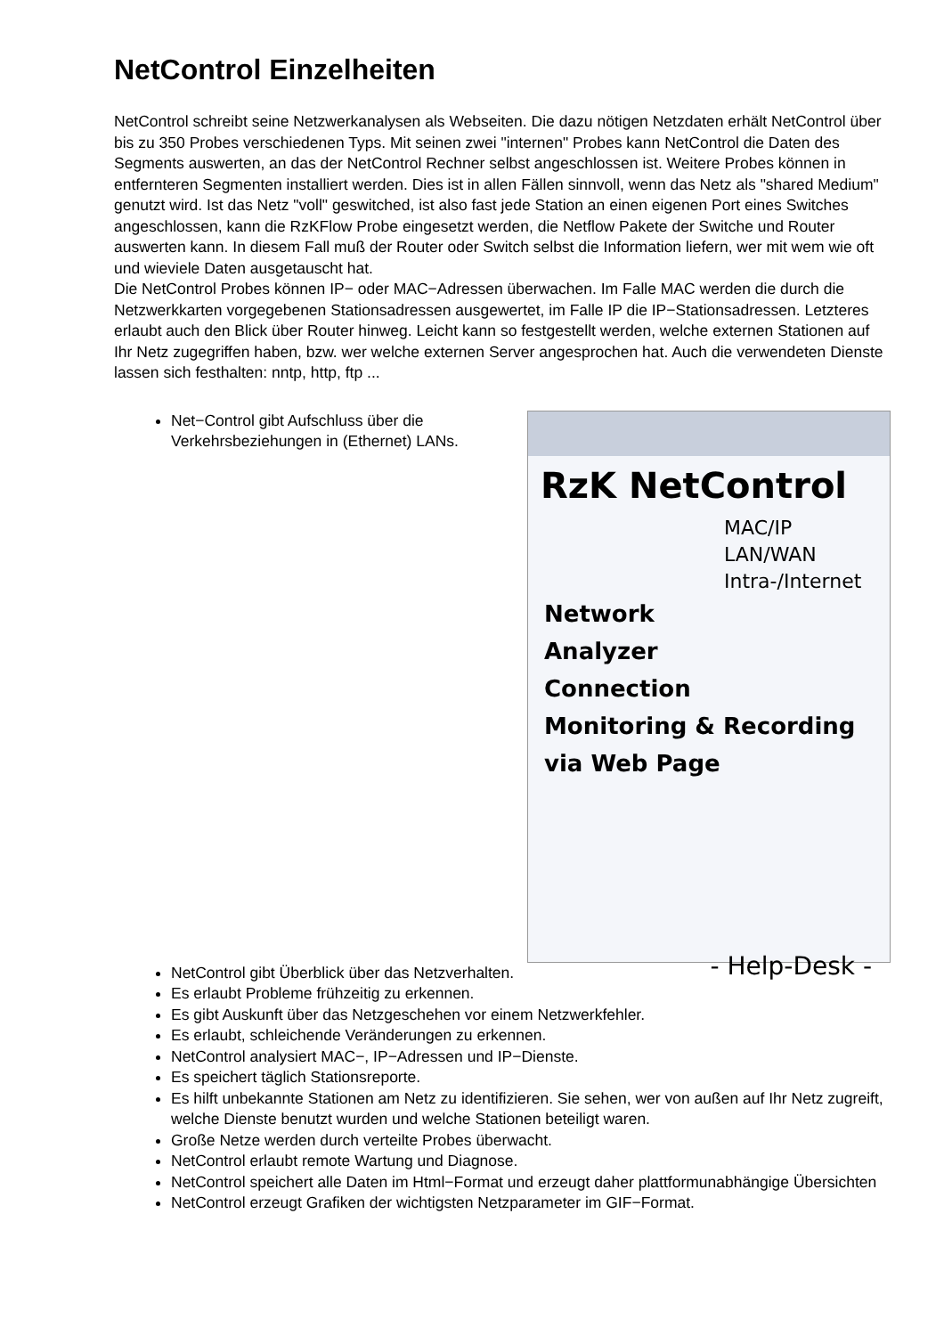NetControl Einzelheiten
NetControl schreibt seine Netzwerkanalysen als Webseiten. Die dazu nötigen Netzdaten erhält NetControl über bis zu 350 Probes verschiedenen Typs. Mit seinen zwei "internen" Probes kann NetControl die Daten des Segments auswerten, an das der NetControl Rechner selbst angeschlossen ist. Weitere Probes können in entfernteren Segmenten installiert werden. Dies ist in allen Fällen sinnvoll, wenn das Netz als "shared Medium" genutzt wird. Ist das Netz "voll" geswitched, ist also fast jede Station an einen eigenen Port eines Switches angeschlossen, kann die RzKFlow Probe eingesetzt werden, die Netflow Pakete der Switche und Router auswerten kann. In diesem Fall muß der Router oder Switch selbst die Information liefern, wer mit wem wie oft und wieviele Daten ausgetauscht hat.
Die NetControl Probes können IP− oder MAC−Adressen überwachen. Im Falle MAC werden die durch die Netzwerkkarten vorgegebenen Stationsadressen ausgewertet, im Falle IP die IP−Stationsadressen. Letzteres erlaubt auch den Blick über Router hinweg. Leicht kann so festgestellt werden, welche externen Stationen auf Ihr Netz zugegriffen haben, bzw. wer welche externen Server angesprochen hat. Auch die verwendeten Dienste lassen sich festhalten: nntp, http, ftp ...
RzK NetControl
MAC/IP
LAN/WAN
Intra-/Internet
Network
Analyzer
Connection
Monitoring & Recording
via Web Page
- Help-Desk -
Net−Control gibt Aufschluss über die Verkehrsbeziehungen in (Ethernet) LANs.
NetControl gibt Überblick über das Netzverhalten.
Es erlaubt Probleme frühzeitig zu erkennen.
Es gibt Auskunft über das Netzgeschehen vor einem Netzwerkfehler.
Es erlaubt, schleichende Veränderungen zu erkennen.
NetControl analysiert MAC−, IP−Adressen und IP−Dienste.
Es speichert täglich Stationsreporte.
Es hilft unbekannte Stationen am Netz zu identifizieren. Sie sehen, wer von außen auf Ihr Netz zugreift, welche Dienste benutzt wurden und welche Stationen beteiligt waren.
Große Netze werden durch verteilte Probes überwacht.
NetControl erlaubt remote Wartung und Diagnose.
NetControl speichert alle Daten im Html−Format und erzeugt daher plattformunabhängige Übersichten
NetControl erzeugt Grafiken der wichtigsten Netzparameter im GIF−Format.